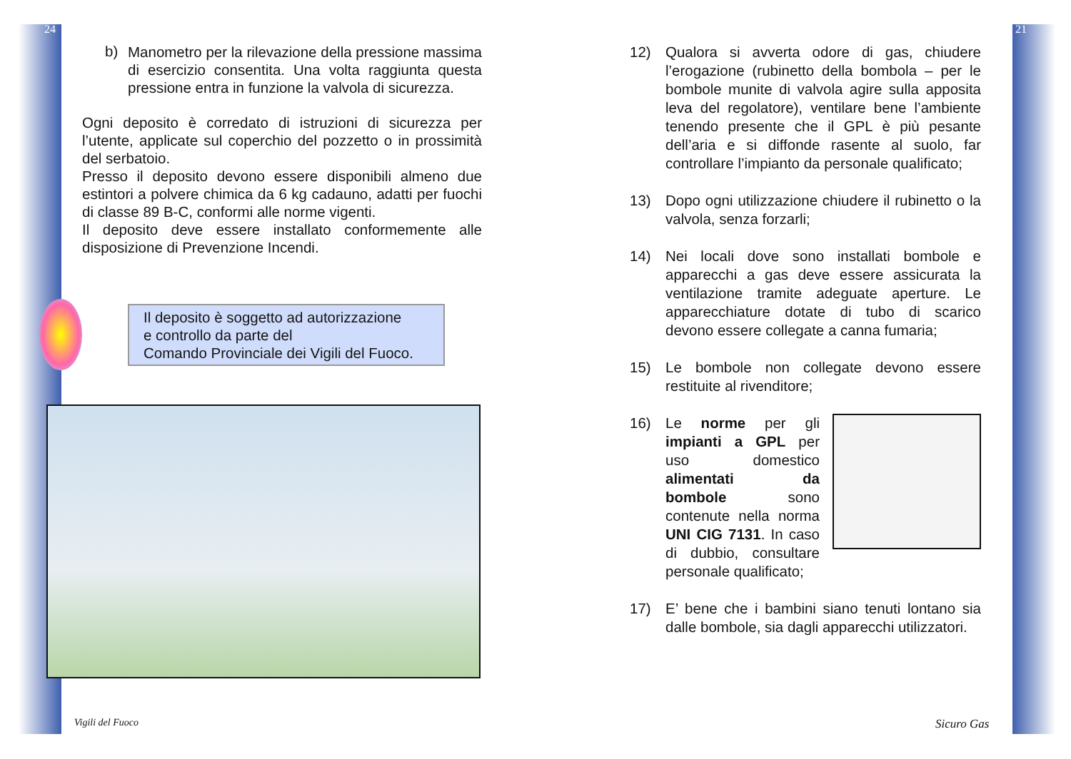24 21
b)
Manometro per la rilevazione della pressione massima di esercizio consentita. Una volta raggiunta questa pressione entra in funzione la valvola di sicurezza.
Ogni deposito è corredato di istruzioni di sicurezza per l’utente, applicate sul coperchio del pozzetto o in prossimità del serbatoio.
Presso il deposito devono essere disponibili almeno due estintori a polvere chimica da 6 kg cadauno, adatti per fuochi di classe 89 B-C, conformi alle norme vigenti.
Il deposito deve essere installato conformemente alle disposizione di Prevenzione Incendi.
Il deposito è soggetto ad autorizzazione
e controllo da parte del
Comando Provinciale dei Vigili del Fuoco.
Vigili del Fuoco
12) Qualora si avverta odore di gas, chiudere l’erogazione (rubinetto della bombola – per le bombole munite di valvola agire sulla apposita leva del regolatore), ventilare bene l’ambiente tenendo presente che il GPL è più pesante dell’aria e si diffonde rasente al suolo, far controllare l’impianto da personale qualificato;
13) Dopo ogni utilizzazione chiudere il rubinetto o la valvola, senza forzarli;
14) Nei locali dove sono installati bombole e apparecchi a gas deve essere assicurata la ventilazione tramite adeguate aperture. Le apparecchiature dotate di tubo di scarico devono essere collegate a canna fumaria;
15) Le bombole non collegate devono essere restituite al rivenditore;
16) Le norme per gli impianti a GPL per uso domestico alimentati da bombole sono contenute nella norma UNI CIG 7131. In caso di dubbio, consultare personale qualificato;
17) E’ bene che i bambini siano tenuti lontano sia dalle bombole, sia dagli apparecchi utilizzatori.
Sicuro Gas